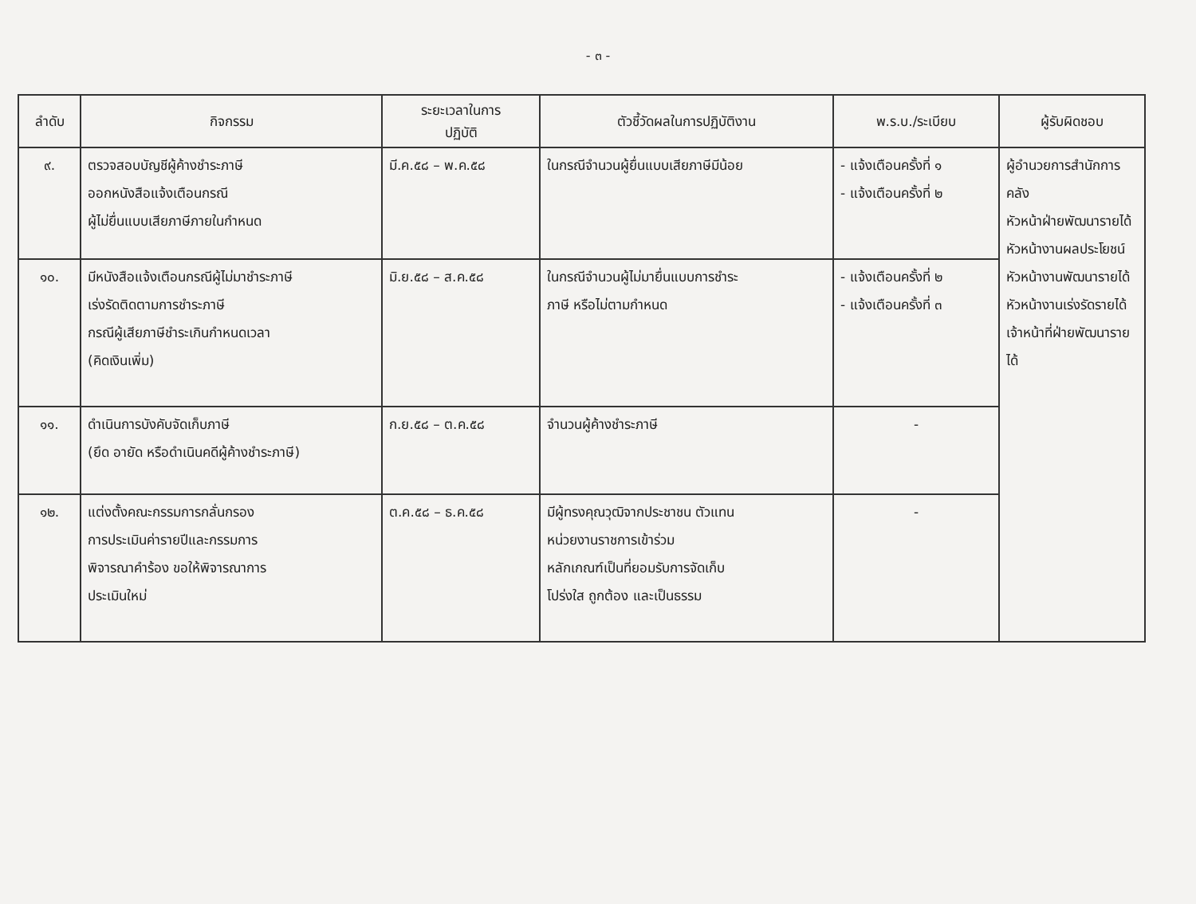- ๓ -
| ลำดับ | กิจกรรม | ระยะเวลาในการ ปฏิบัติ | ตัวชี้วัดผลในการปฏิบัติงาน | พ.ร.บ./ระเบียบ | ผู้รับผิดชอบ |
| --- | --- | --- | --- | --- | --- |
| ๙. | ตรวจสอบบัญชีผู้ค้างชำระภาษี ออกหนังสือแจ้งเตือนกรณี ผู้ไม่ยื่นแบบเสียภาษีภายในกำหนด | มี.ค.๕๘ – พ.ค.๕๘ | ในกรณีจำนวนผู้ยื่นแบบเสียภาษีมีน้อย | - แจ้งเตือนครั้งที่ ๑ - แจ้งเตือนครั้งที่ ๒ | ผู้อำนวยการสำนักการคลัง หัวหน้าฝ่ายพัฒนารายได้ หัวหน้างานผลประโยชน์ หัวหน้างานพัฒนารายได้ หัวหน้างานเร่งรัดรายได้ เจ้าหน้าที่ฝ่ายพัฒนารายได้ |
| ๑๐. | มีหนังสือแจ้งเตือนกรณีผู้ไม่มาชำระภาษี เร่งรัดติดตามการชำระภาษี กรณีผู้เสียภาษีชำระเกินกำหนดเวลา (คิดเงินเพิ่ม) | มิ.ย.๕๘ – ส.ค.๕๘ | ในกรณีจำนวนผู้ไม่มายื่นแบบการชำระ ภาษี หรือไม่ตามกำหนด | - แจ้งเตือนครั้งที่ ๒ - แจ้งเตือนครั้งที่ ๓ | |
| ๑๑. | ดำเนินการบังคับจัดเก็บภาษี (ยึด อายัด หรือดำเนินคดีผู้ค้างชำระภาษี) | ก.ย.๕๘ – ต.ค.๕๘ | จำนวนผู้ค้างชำระภาษี | - | |
| ๑๒. | แต่งตั้งคณะกรรมการกลั่นกรอง การประเมินค่ารายปีและกรรมการ พิจารณาคำร้อง ขอให้พิจารณาการ ประเมินใหม่ | ต.ค.๕๘ – ธ.ค.๕๘ | มีผู้ทรงคุณวุฒิจากประชาชน ตัวแทน หน่วยงานราชการเข้าร่วม หลักเกณฑ์เป็นที่ยอมรับการจัดเก็บ โปร่งใส ถูกต้อง และเป็นธรรม | - | |